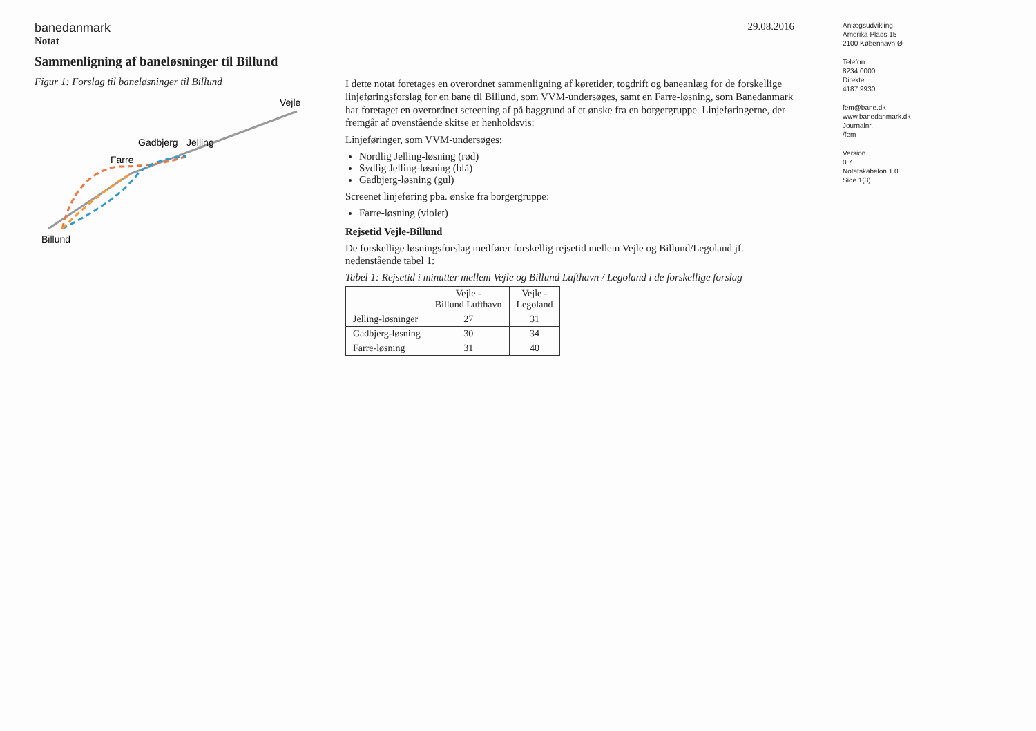banedanmark
29.08.2016
Notat
Sammenligning af baneløsninger til Billund
Figur 1: Forslag til baneløsninger til Billund
Billund
Farre
Gadbjerg
Jelling
Vejle
I dette notat foretages en overordnet sammenligning af køretider, togdrift og baneanlæg for de forskellige linjeføringsforslag for en bane til Billund, som VVM-undersøges, samt en Farre-løsning, som Banedanmark har foretaget en overordnet screening af på baggrund af et ønske fra en borgergruppe. Linjeføringerne, der fremgår af ovenstående skitse er henholdsvis:
Linjeføringer, som VVM-undersøges:
Nordlig Jelling-løsning (rød)
Sydlig Jelling-løsning (blå)
Gadbjerg-løsning (gul)
Screenet linjeføring pba. ønske fra borgergruppe:
Farre-løsning (violet)
Rejsetid Vejle-Billund
De forskellige løsningsforslag medfører forskellig rejsetid mellem Vejle og Billund/Legoland jf. nedenstående tabel 1:
Tabel 1: Rejsetid i minutter mellem Vejle og Billund Lufthavn / Legoland i de forskellige forslag
| | Vejle - Billund Lufthavn | Vejle - Legoland |
| --- | --- | --- |
| Jelling-løsninger | 27 | 31 |
| Gadbjerg-løsning | 30 | 34 |
| Farre-løsning | 31 | 40 |
Anlægsudvikling
Amerika Plads 15
2100 København Ø
Telefon
8234 0000
Direkte
4187 9930
fem@bane.dk
www.banedanmark.dk
Journalnr.
/fem
Version
0.7
Notatskabelon 1.0
Side 1(3)